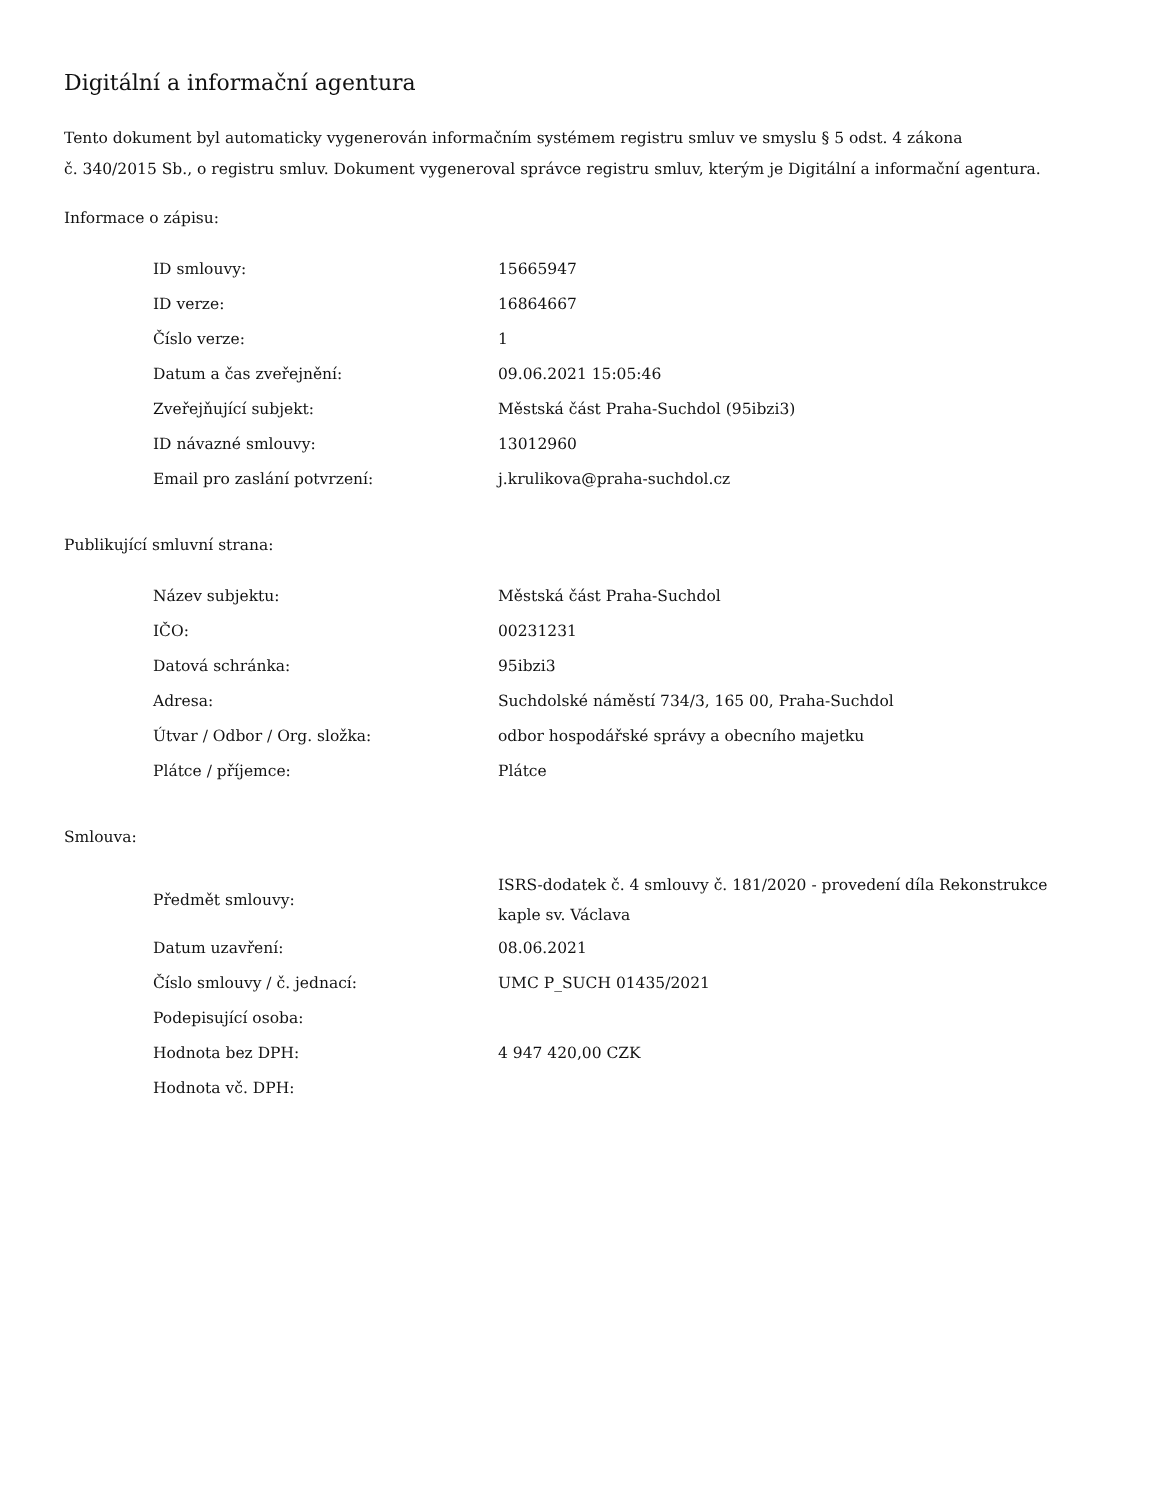Digitální a informační agentura
Tento dokument byl automaticky vygenerován informačním systémem registru smluv ve smyslu § 5 odst. 4 zákona
č. 340/2015 Sb., o registru smluv. Dokument vygeneroval správce registru smluv, kterým je Digitální a informační agentura.
Informace o zápisu:
| ID smlouvy: | 15665947 |
| ID verze: | 16864667 |
| Číslo verze: | 1 |
| Datum a čas zveřejnění: | 09.06.2021 15:05:46 |
| Zveřejňující subjekt: | Městská část Praha-Suchdol (95ibzi3) |
| ID návazné smlouvy: | 13012960 |
| Email pro zaslání potvrzení: | j.krulikova@praha-suchdol.cz |
Publikující smluvní strana:
| Název subjektu: | Městská část Praha-Suchdol |
| IČO: | 00231231 |
| Datová schránka: | 95ibzi3 |
| Adresa: | Suchdolské náměstí 734/3, 165 00, Praha-Suchdol |
| Útvar / Odbor / Org. složka: | odbor hospodářské správy a obecního majetku |
| Plátce / příjemce: | Plátce |
Smlouva:
| Předmět smlouvy: | ISRS-dodatek č. 4 smlouvy č. 181/2020 - provedení díla Rekonstrukce kaple sv. Václava |
| Datum uzavření: | 08.06.2021 |
| Číslo smlouvy / č. jednací: | UMC P_SUCH 01435/2021 |
| Podepisující osoba: | |
| Hodnota bez DPH: | 4 947 420,00 CZK |
| Hodnota vč. DPH: | |